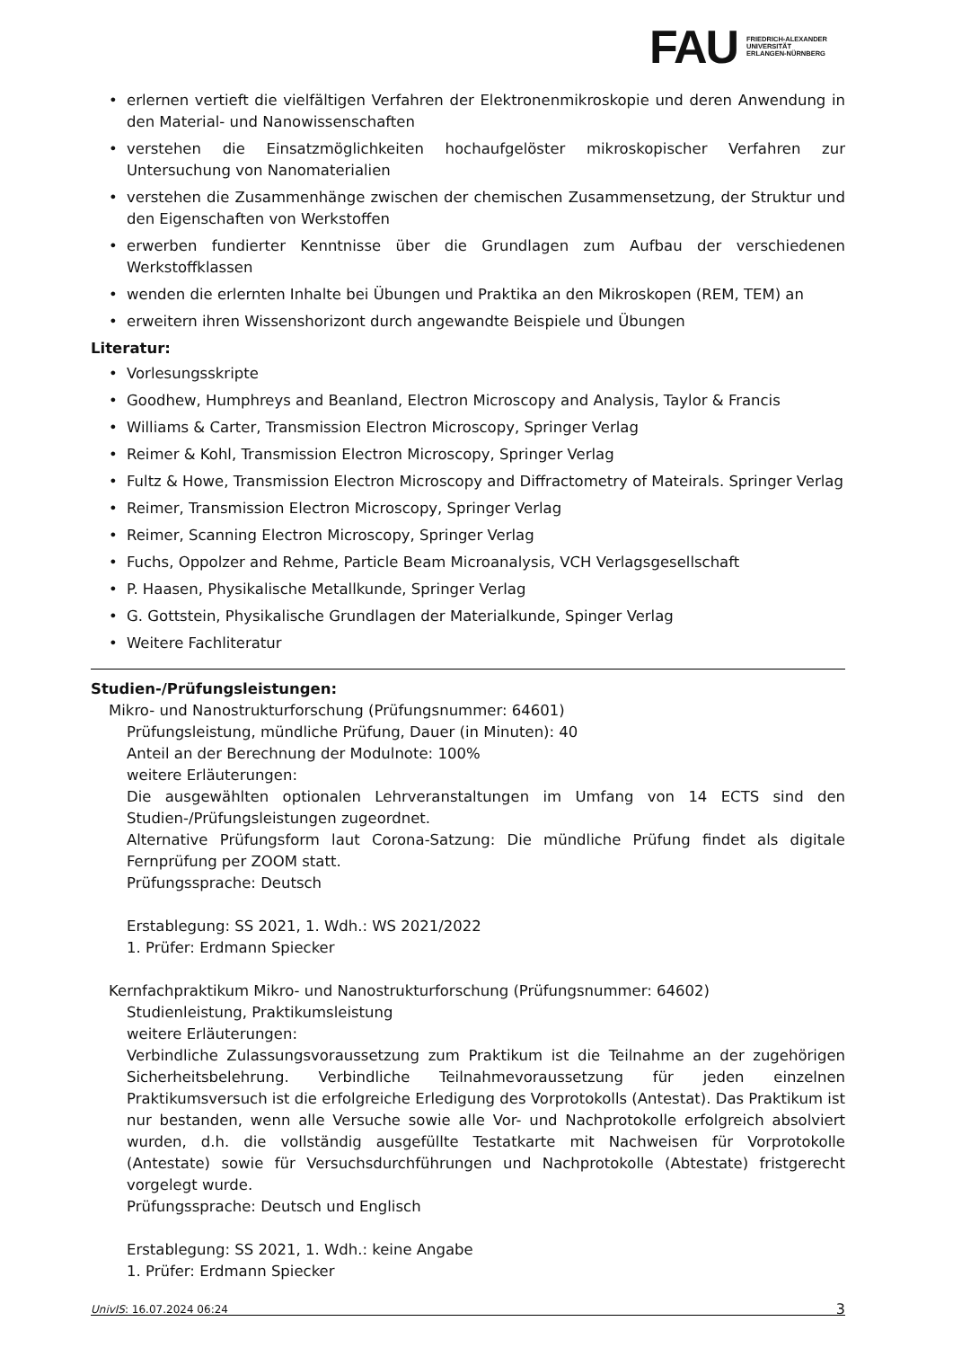FAU
FRIEDRICH-ALEXANDER
UNIVERSITÄT
ERLANGEN-NÜRNBERG
• erlernen vertieft die vielfältigen Verfahren der Elektronenmikroskopie und deren Anwendung in den Material- und Nanowissenschaften
• verstehen die Einsatzmöglichkeiten hochaufgelöster mikroskopischer Verfahren zur Untersuchung von Nanomaterialien
• verstehen die Zusammenhänge zwischen der chemischen Zusammensetzung, der Struktur und den Eigenschaften von Werkstoffen
• erwerben fundierter Kenntnisse über die Grundlagen zum Aufbau der verschiedenen Werkstoffklassen
• wenden die erlernten Inhalte bei Übungen und Praktika an den Mikroskopen (REM, TEM) an
• erweitern ihren Wissenshorizont durch angewandte Beispiele und Übungen
Literatur:
• Vorlesungsskripte
• Goodhew, Humphreys and Beanland, Electron Microscopy and Analysis, Taylor & Francis
• Williams & Carter, Transmission Electron Microscopy, Springer Verlag
• Reimer & Kohl, Transmission Electron Microscopy, Springer Verlag
• Fultz & Howe, Transmission Electron Microscopy and Diffractometry of Mateirals. Springer Verlag
• Reimer, Transmission Electron Microscopy, Springer Verlag
• Reimer, Scanning Electron Microscopy, Springer Verlag
• Fuchs, Oppolzer and Rehme, Particle Beam Microanalysis, VCH Verlagsgesellschaft
• P. Haasen, Physikalische Metallkunde, Springer Verlag
• G. Gottstein, Physikalische Grundlagen der Materialkunde, Spinger Verlag
• Weitere Fachliteratur
Studien-/Prüfungsleistungen:
Mikro- und Nanostrukturforschung (Prüfungsnummer: 64601)
Prüfungsleistung, mündliche Prüfung, Dauer (in Minuten): 40
Anteil an der Berechnung der Modulnote: 100%
weitere Erläuterungen:
Die ausgewählten optionalen Lehrveranstaltungen im Umfang von 14 ECTS sind den Studien-/Prüfungsleistungen zugeordnet.
Alternative Prüfungsform laut Corona-Satzung: Die mündliche Prüfung findet als digitale Fernprüfung per ZOOM statt.
Prüfungssprache: Deutsch
Erstablegung: SS 2021, 1. Wdh.: WS 2021/2022
1. Prüfer: Erdmann Spiecker
Kernfachpraktikum Mikro- und Nanostrukturforschung (Prüfungsnummer: 64602)
Studienleistung, Praktikumsleistung
weitere Erläuterungen:
Verbindliche Zulassungsvoraussetzung zum Praktikum ist die Teilnahme an der zugehörigen Sicherheitsbelehrung. Verbindliche Teilnahmevoraussetzung für jeden einzelnen Praktikumsversuch ist die erfolgreiche Erledigung des Vorprotokolls (Antestat). Das Praktikum ist nur bestanden, wenn alle Versuche sowie alle Vor- und Nachprotokolle erfolgreich absolviert wurden, d.h. die vollständig ausgefüllte Testatkarte mit Nachweisen für Vorprotokolle (Antestate) sowie für Versuchsdurchführungen und Nachprotokolle (Abtestate) fristgerecht vorgelegt wurde.
Prüfungssprache: Deutsch und Englisch
Erstablegung: SS 2021, 1. Wdh.: keine Angabe
1. Prüfer: Erdmann Spiecker
UnivIS: 16.07.2024 06:24 3